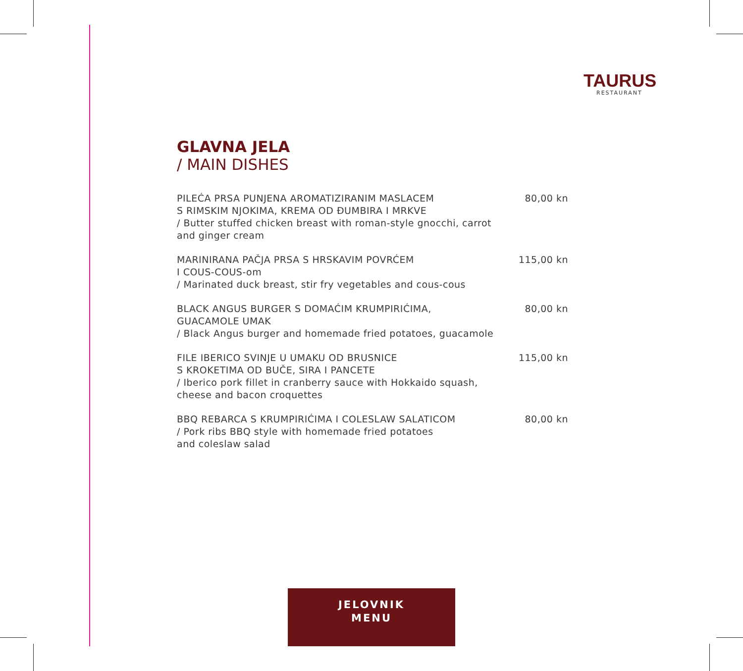TAURUS
RESTAURANT
GLAVNA JELA
/ MAIN DISHES
PILEĆA PRSA PUNJENA AROMATIZIRANIM MASLACEM
S RIMSKIM NJOKIMA, KREMA OD ĐUMBIRA I MRKVE
/ Butter stuffed chicken breast with roman-style gnocchi, carrot and ginger cream
80,00 kn
MARINIRANA PAČJA PRSA S HRSKAVIM POVRĆEM
I COUS-COUS-om
/ Marinated duck breast, stir fry vegetables and cous-cous
115,00 kn
BLACK ANGUS BURGER S DOMAĆIM KRUMPIRIĆIMA,
GUACAMOLE UMAK
/ Black Angus burger and homemade fried potatoes, guacamole
80,00 kn
FILE IBERICO SVINJE U UMAKU OD BRUSNICE
S KROKETIMA OD BUČE, SIRA I PANCETE
/ Iberico pork fillet in cranberry sauce with Hokkaido squash, cheese and bacon croquettes
115,00 kn
BBQ REBARCA S KRUMPIRIĆIMA I COLESLAW SALATICOM
/ Pork ribs BBQ style with homemade fried potatoes
and coleslaw salad
80,00 kn
JELOVNIK
MENU